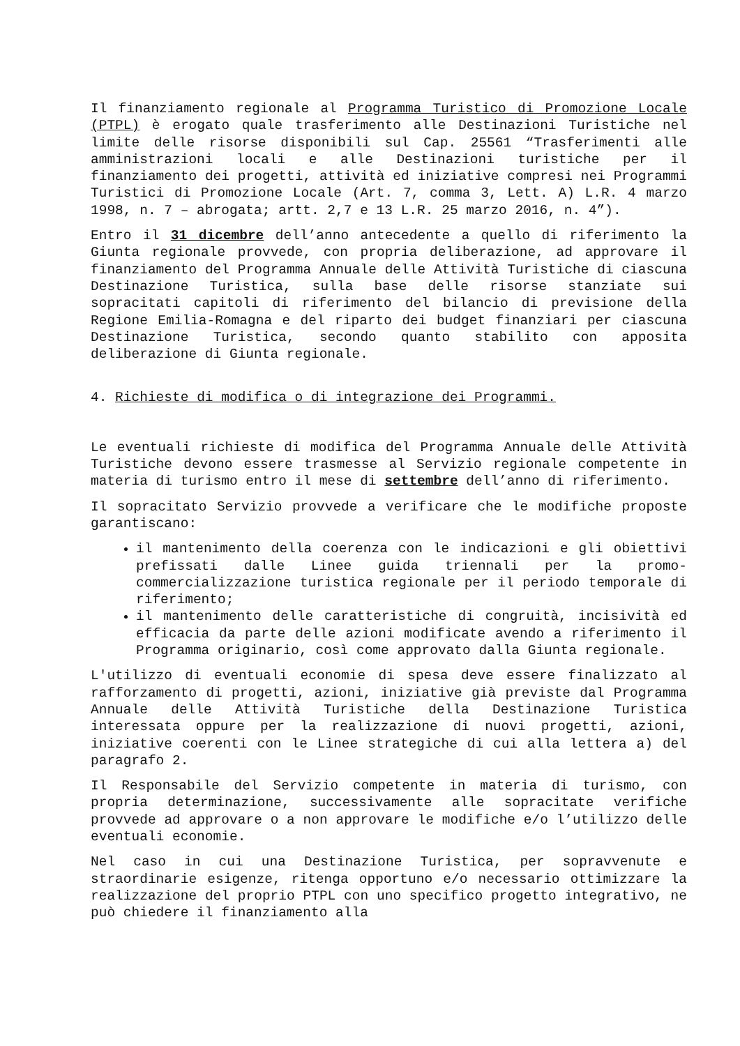Il finanziamento regionale al Programma Turistico di Promozione Locale (PTPL) è erogato quale trasferimento alle Destinazioni Turistiche nel limite delle risorse disponibili sul Cap. 25561 “Trasferimenti alle amministrazioni locali e alle Destinazioni turistiche per il finanziamento dei progetti, attività ed iniziative compresi nei Programmi Turistici di Promozione Locale (Art. 7, comma 3, Lett. A) L.R. 4 marzo 1998, n. 7 – abrogata; artt. 2,7 e 13 L.R. 25 marzo 2016, n. 4”).
Entro il 31 dicembre dell’anno antecedente a quello di riferimento la Giunta regionale provvede, con propria deliberazione, ad approvare il finanziamento del Programma Annuale delle Attività Turistiche di ciascuna Destinazione Turistica, sulla base delle risorse stanziate sui sopracitati capitoli di riferimento del bilancio di previsione della Regione Emilia-Romagna e del riparto dei budget finanziari per ciascuna Destinazione Turistica, secondo quanto stabilito con apposita deliberazione di Giunta regionale.
4. Richieste di modifica o di integrazione dei Programmi.
Le eventuali richieste di modifica del Programma Annuale delle Attività Turistiche devono essere trasmesse al Servizio regionale competente in materia di turismo entro il mese di settembre dell’anno di riferimento.
Il sopracitato Servizio provvede a verificare che le modifiche proposte garantiscano:
il mantenimento della coerenza con le indicazioni e gli obiettivi prefissati dalle Linee guida triennali per la promo-commercializzazione turistica regionale per il periodo temporale di riferimento;
il mantenimento delle caratteristiche di congruità, incisività ed efficacia da parte delle azioni modificate avendo a riferimento il Programma originario, così come approvato dalla Giunta regionale.
L'utilizzo di eventuali economie di spesa deve essere finalizzato al rafforzamento di progetti, azioni, iniziative già previste dal Programma Annuale delle Attività Turistiche della Destinazione Turistica interessata oppure per la realizzazione di nuovi progetti, azioni, iniziative coerenti con le Linee strategiche di cui alla lettera a) del paragrafo 2.
Il Responsabile del Servizio competente in materia di turismo, con propria determinazione, successivamente alle sopracitate verifiche provvede ad approvare o a non approvare le modifiche e/o l’utilizzo delle eventuali economie.
Nel caso in cui una Destinazione Turistica, per sopravvenute e straordinarie esigenze, ritenga opportuno e/o necessario ottimizzare la realizzazione del proprio PTPL con uno specifico progetto integrativo, ne può chiedere il finanziamento alla